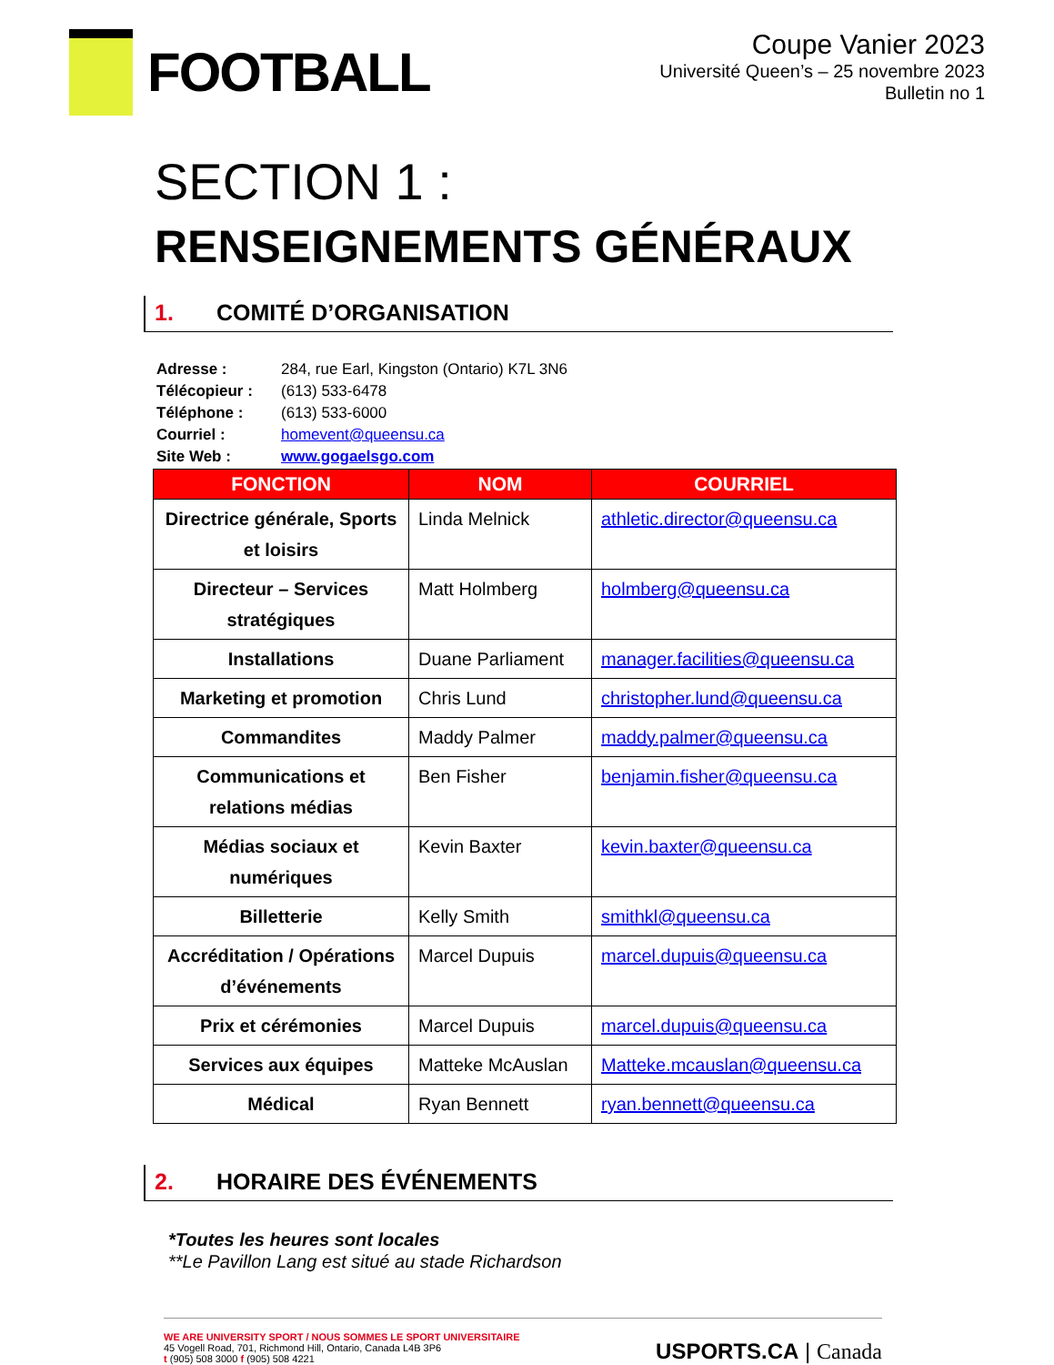FOOTBALL
Coupe Vanier 2023
Université Queen’s – 25 novembre 2023
Bulletin no 1
SECTION 1 :
RENSEIGNEMENTS GÉNÉRAUX
1. COMITÉ D’ORGANISATION
| Adresse : | 284, rue Earl, Kingston (Ontario) K7L 3N6 |
| Télécopieur : | (613) 533-6478 |
| Téléphone : | (613) 533-6000 |
| Courriel : | homevent@queensu.ca |
| Site Web : | www.gogaelsgo.com |
| FONCTION | NOM | COURRIEL |
| --- | --- | --- |
| Directrice générale, Sports et loisirs | Linda Melnick | athletic.director@queensu.ca |
| Directeur – Services stratégiques | Matt Holmberg | holmberg@queensu.ca |
| Installations | Duane Parliament | manager.facilities@queensu.ca |
| Marketing et promotion | Chris Lund | christopher.lund@queensu.ca |
| Commandites | Maddy Palmer | maddy.palmer@queensu.ca |
| Communications et relations médias | Ben Fisher | benjamin.fisher@queensu.ca |
| Médias sociaux et numériques | Kevin Baxter | kevin.baxter@queensu.ca |
| Billetterie | Kelly Smith | smithkl@queensu.ca |
| Accréditation / Opérations d’événements | Marcel Dupuis | marcel.dupuis@queensu.ca |
| Prix et cérémonies | Marcel Dupuis | marcel.dupuis@queensu.ca |
| Services aux équipes | Matteke McAuslan | Matteke.mcauslan@queensu.ca |
| Médical | Ryan Bennett | ryan.bennett@queensu.ca |
2. HORAIRE DES ÉVÉNEMENTS
*Toutes les heures sont locales
**Le Pavillon Lang est situé au stade Richardson
WE ARE UNIVERSITY SPORT / NOUS SOMMES LE SPORT UNIVERSITAIRE
45 Vogell Road, 701, Richmond Hill, Ontario, Canada L4B 3P6
t (905) 508 3000 f (905) 508 4221
USPORTS.CA | Canada